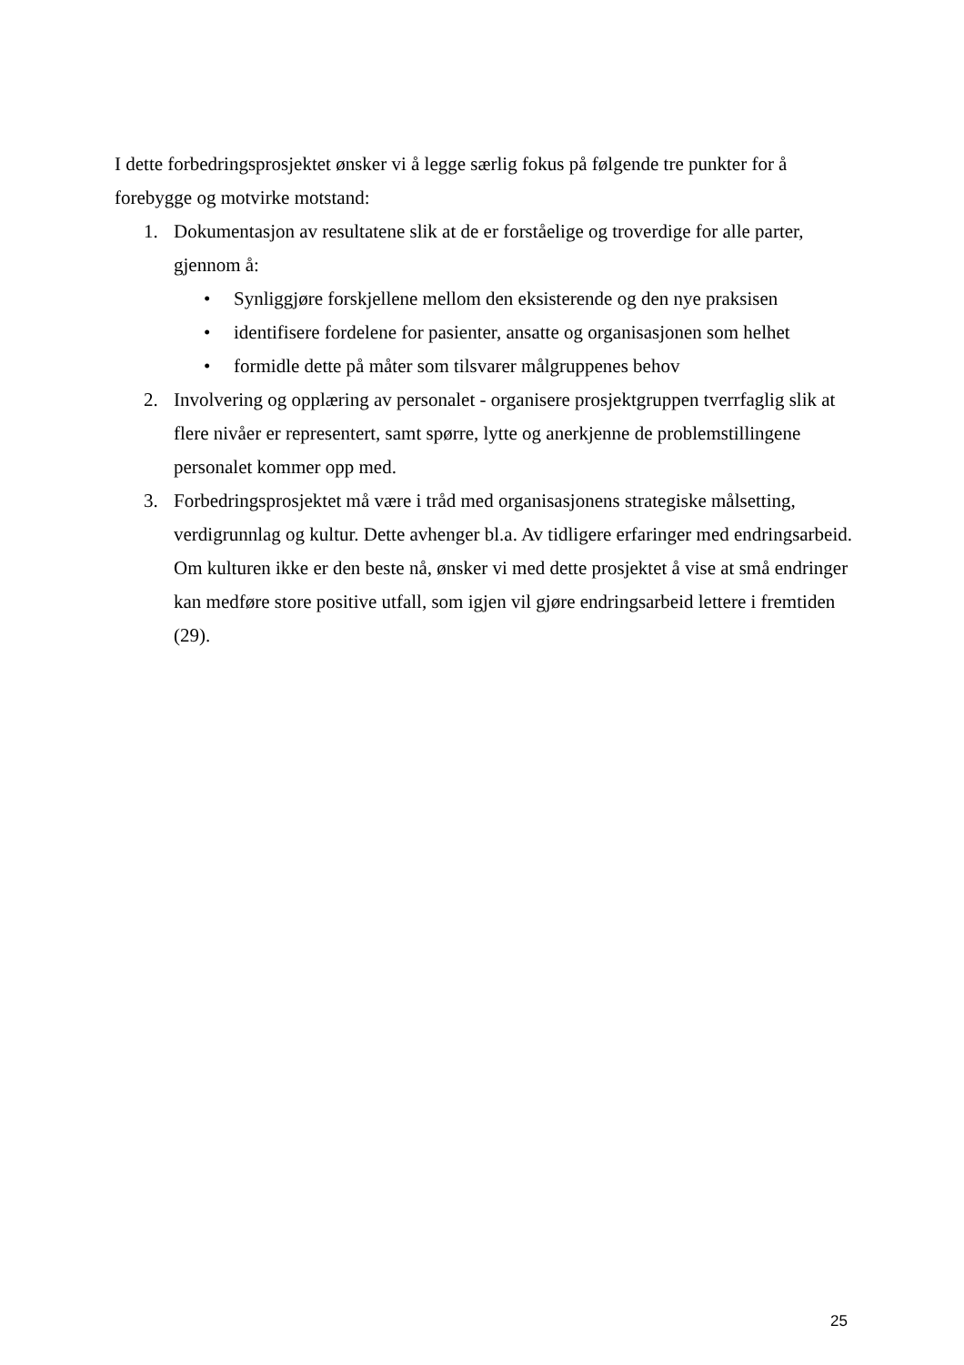I dette forbedringsprosjektet ønsker vi å legge særlig fokus på følgende tre punkter for å forebygge og motvirke motstand:
1. Dokumentasjon av resultatene slik at de er forståelige og troverdige for alle parter, gjennom å:
• Synliggjøre forskjellene mellom den eksisterende og den nye praksisen
• identifisere fordelene for pasienter, ansatte og organisasjonen som helhet
• formidle dette på måter som tilsvarer målgruppenes behov
2. Involvering og opplæring av personalet - organisere prosjektgruppen tverrfaglig slik at flere nivåer er representert, samt spørre, lytte og anerkjenne de problemstillingene personalet kommer opp med.
3. Forbedringsprosjektet må være i tråd med organisasjonens strategiske målsetting, verdigrunnlag og kultur. Dette avhenger bl.a. Av tidligere erfaringer med endringsarbeid. Om kulturen ikke er den beste nå, ønsker vi med dette prosjektet å vise at små endringer kan medføre store positive utfall, som igjen vil gjøre endringsarbeid lettere i fremtiden (29).
25